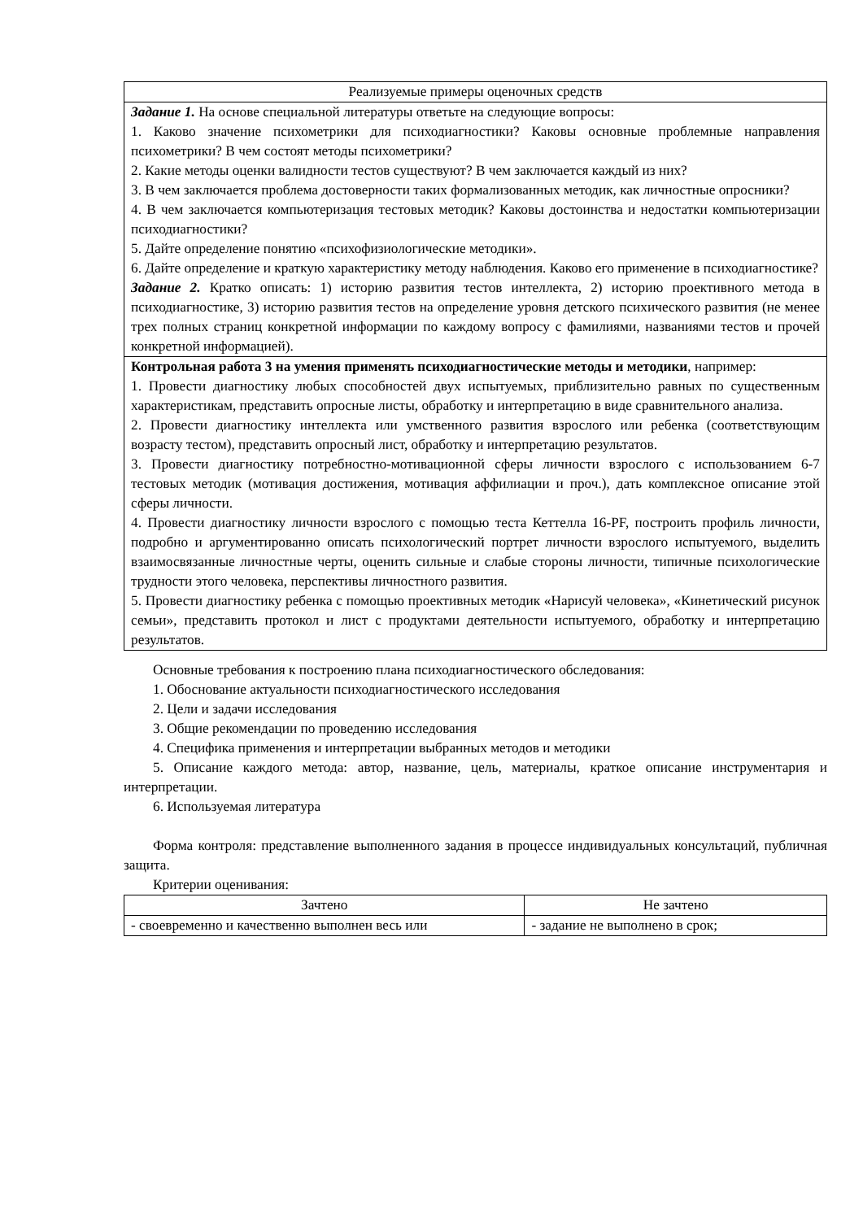| Реализуемые примеры оценочных средств |
| Задание 1. На основе специальной литературы ответьте на следующие вопросы: 1. Каково значение психометрики для психодиагностики? Каковы основные проблемные направления психометрики? В чем состоят методы психометрики? 2. Какие методы оценки валидности тестов существуют? В чем заключается каждый из них? 3. В чем заключается проблема достоверности таких формализованных методик, как личностные опросники? 4. В чем заключается компьютеризация тестовых методик? Каковы достоинства и недостатки компьютеризации психодиагностики? 5. Дайте определение понятию «психофизиологические методики». 6. Дайте определение и краткую характеристику методу наблюдения. Каково его применение в психодиагностике? Задание 2. Кратко описать: 1) историю развития тестов интеллекта, 2) историю проективного метода в психодиагностике, 3) историю развития тестов на определение уровня детского психического развития (не менее трех полных страниц конкретной информации по каждому вопросу с фамилиями, названиями тестов и прочей конкретной информацией). |
| Контрольная работа 3 на умения применять психодиагностические методы и методики , например: 1. Провести диагностику любых способностей двух испытуемых, приблизительно равных по существенным характеристикам, представить опросные листы, обработку и интерпретацию в виде сравнительного анализа. 2. Провести диагностику интеллекта или умственного развития взрослого или ребенка (соответствующим возрасту тестом), представить опросный лист, обработку и интерпретацию результатов. 3. Провести диагностику потребностно-мотивационной сферы личности взрослого с использованием 6-7 тестовых методик (мотивация достижения, мотивация аффилиации и проч.), дать комплексное описание этой сферы личности. 4. Провести диагностику личности взрослого с помощью теста Кеттелла 16-PF, построить профиль личности, подробно и аргументированно описать психологический портрет личности взрослого испытуемого, выделить взаимосвязанные личностные черты, оценить сильные и слабые стороны личности, типичные психологические трудности этого человека, перспективы личностного развития. 5. Провести диагностику ребенка с помощью проективных методик «Нарисуй человека», «Кинетический рисунок семьи», представить протокол и лист с продуктами деятельности испытуемого, обработку и интерпретацию результатов. |
Основные требования к построению плана психодиагностического обследования:
1. Обоснование актуальности психодиагностического исследования
2. Цели и задачи исследования
3. Общие рекомендации по проведению исследования
4. Специфика применения и интерпретации выбранных методов и методики
5. Описание каждого метода: автор, название, цель, материалы, краткое описание инструментария и интерпретации.
6. Используемая литература
Форма контроля: представление выполненного задания в процессе индивидуальных консультаций, публичная защита.
Критерии оценивания:
| Зачтено | Не зачтено |
| - своевременно и качественно выполнен весь или | - задание не выполнено в срок; |